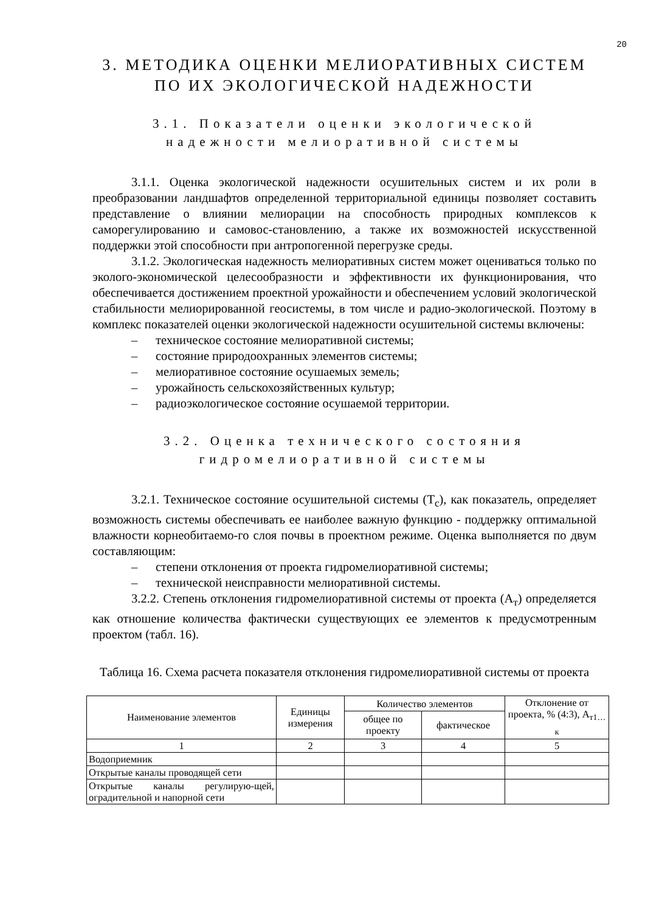20
3. МЕТОДИКА ОЦЕНКИ МЕЛИОРАТИВНЫХ СИСТЕМ
ПО ИХ ЭКОЛОГИЧЕСКОЙ НАДЕЖНОСТИ
3.1. Показатели оценки экологической надежности мелиоративной системы
3.1.1. Оценка экологической надежности осушительных систем и их роли в преобразовании ландшафтов определенной территориальной единицы позволяет составить представление о влиянии мелиорации на способность природных комплексов к саморегулированию и самовос-становлению, а также их возможностей искусственной поддержки этой способности при антропогенной перегрузке среды.
3.1.2. Экологическая надежность мелиоративных систем может оцениваться только по эколого-экономической целесообразности и эффективности их функционирования, что обеспечивается достижением проектной урожайности и обеспечением условий экологической стабильности мелиорированной геосистемы, в том числе и радио-экологической. Поэтому в комплекс показателей оценки экологической надежности осушительной системы включены:
– техническое состояние мелиоративной системы;
– состояние природоохранных элементов системы;
– мелиоративное состояние осушаемых земель;
– урожайность сельскохозяйственных культур;
– радиоэкологическое состояние осушаемой территории.
3.2. Оценка технического состояния
гидромелиоративной системы
3.2.1. Техническое состояние осушительной системы (Т<sub>с</sub>), как показатель, определяет возможность системы обеспечивать ее наиболее важную функцию - поддержку оптимальной влажности корнеобитаемо-го слоя почвы в проектном режиме. Оценка выполняется по двум составляющим:
– степени отклонения от проекта гидромелиоративной системы;
– технической неисправности мелиоративной системы.
3.2.2. Степень отклонения гидромелиоративной системы от проекта (А<sub>т</sub>) определяется как отношение количества фактически существующих ее элементов к предусмотренным проектом (табл. 16).
Таблица 16. Схема расчета показателя отклонения гидромелиоративной системы от проекта
| Наименование элементов | Единицы измерения | Количество элементов | | Отклонение от проекта, % (4:3), А<sub>т1…к</sub> |
| --- | --- | --- | --- | --- |
| | | общее по проекту | фактическое | |
| 1 | 2 | 3 | 4 | 5 |
| Водоприемник | | | | |
| Открытые каналы проводящей сети | | | | |
| Открытые каналы регулирую-щей, оградительной и напорной сети | | | | |